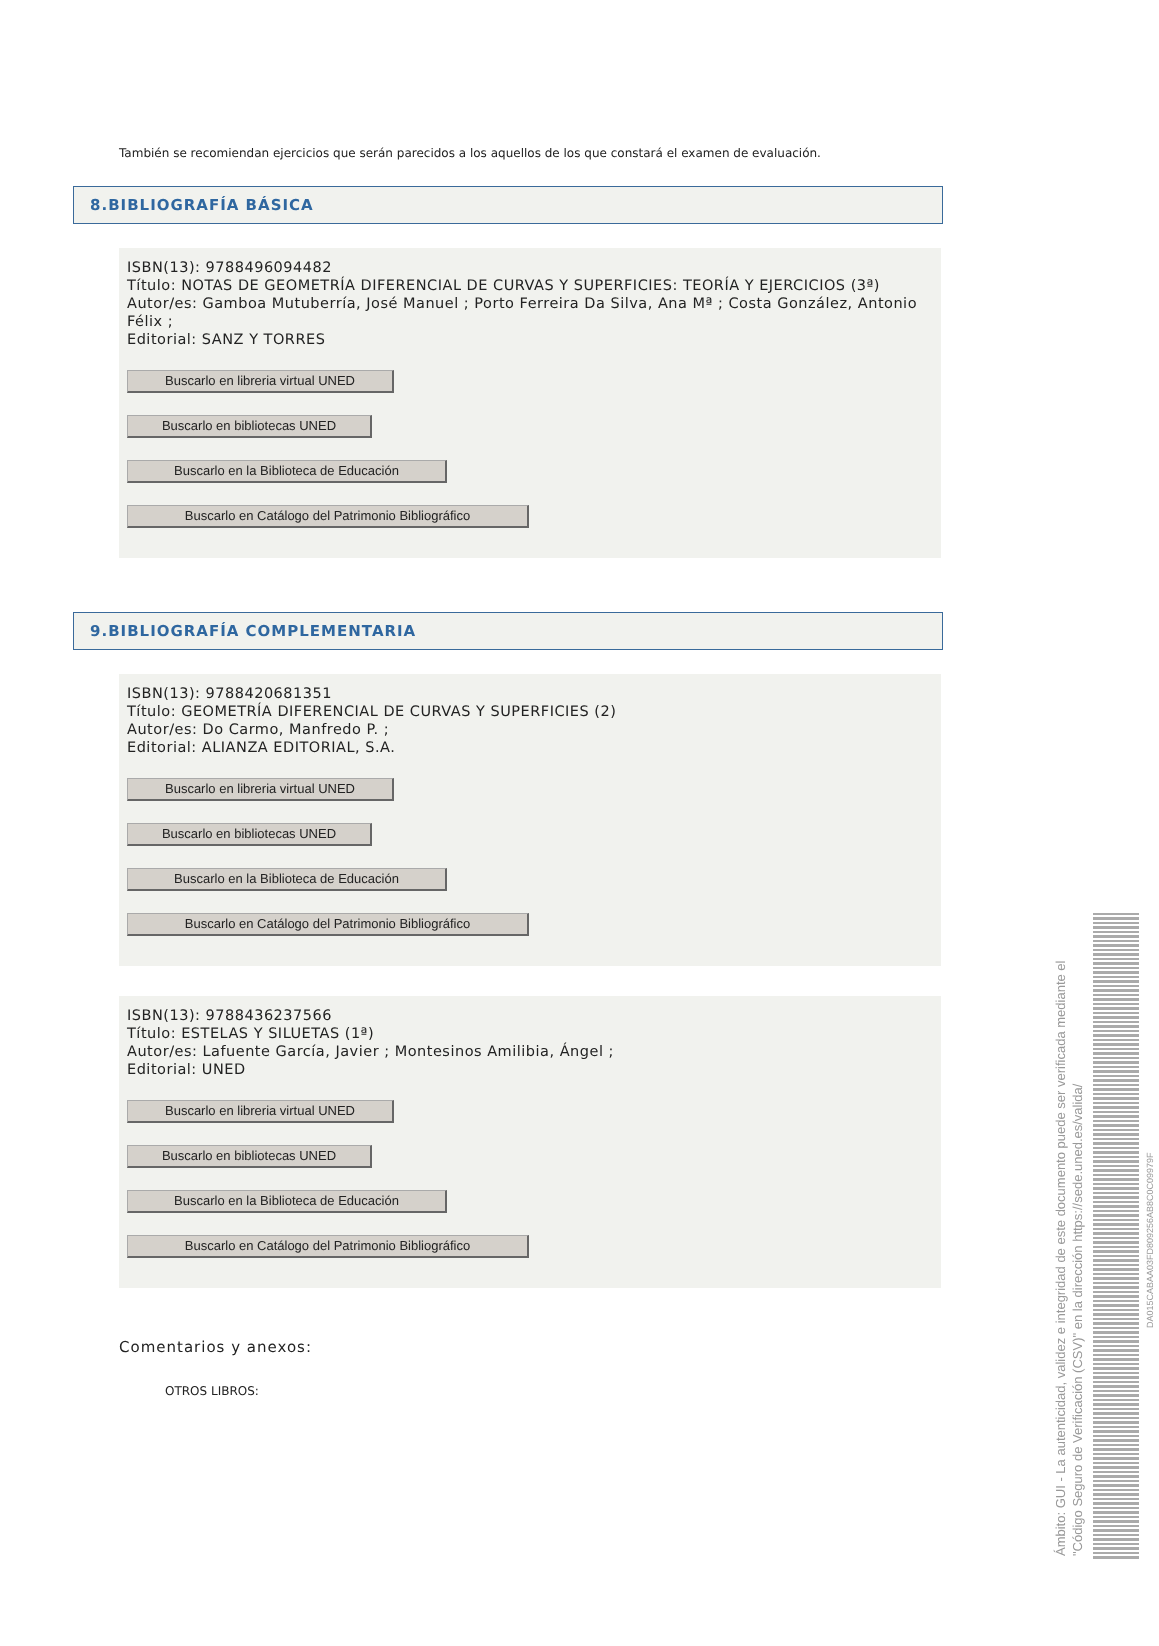También se recomiendan ejercicios que serán parecidos a los aquellos de los que constará el examen de evaluación.
8.BIBLIOGRAFÍA BÁSICA
ISBN(13): 9788496094482
Título: NOTAS DE GEOMETRÍA DIFERENCIAL DE CURVAS Y SUPERFICIES: TEORÍA Y EJERCICIOS (3ª)
Autor/es: Gamboa Mutuberría, José Manuel ; Porto Ferreira Da Silva, Ana Mª ; Costa González, Antonio Félix ;
Editorial: SANZ Y TORRES
Buscarlo en libreria virtual UNED
Buscarlo en bibliotecas UNED
Buscarlo en la Biblioteca de Educación
Buscarlo en Catálogo del Patrimonio Bibliográfico
9.BIBLIOGRAFÍA COMPLEMENTARIA
ISBN(13): 9788420681351
Título: GEOMETRÍA DIFERENCIAL DE CURVAS Y SUPERFICIES (2)
Autor/es: Do Carmo, Manfredo P. ;
Editorial: ALIANZA EDITORIAL, S.A.
Buscarlo en libreria virtual UNED
Buscarlo en bibliotecas UNED
Buscarlo en la Biblioteca de Educación
Buscarlo en Catálogo del Patrimonio Bibliográfico
ISBN(13): 9788436237566
Título: ESTELAS Y SILUETAS (1ª)
Autor/es: Lafuente García, Javier ; Montesinos Amilibia, Ángel ;
Editorial: UNED
Buscarlo en libreria virtual UNED
Buscarlo en bibliotecas UNED
Buscarlo en la Biblioteca de Educación
Buscarlo en Catálogo del Patrimonio Bibliográfico
Comentarios y anexos:
OTROS LIBROS:
Ámbito: GUI - La autenticidad, validez e integridad de este documento puede ser verificada mediante el "Código Seguro de Verificación (CSV)" en la dirección https://sede.uned.es/valida/
DA015CABAA03FD809256AB8C0C09979F